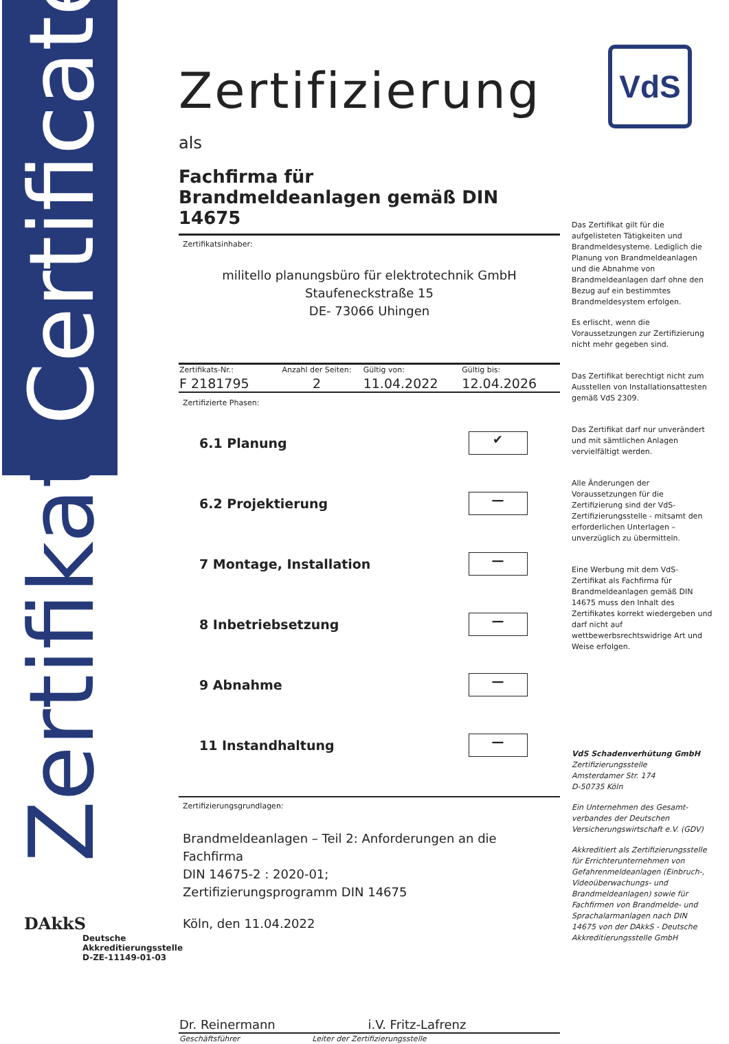Zertifikat Certificate
VdS
Zertifizierung
als
Fachfirma für
Brandmeldeanlagen gemäß DIN 14675
Zertifikatsinhaber:
militello planungsbüro für elektrotechnik GmbH
Staufeneckstraße 15
DE- 73066 Uhingen
| Zertifikats-Nr.: | Anzahl der Seiten: | Gültig von: | Gültig bis: |
| --- | --- | --- | --- |
| F 2181795 | 2 | 11.04.2022 | 12.04.2026 |
Zertifizierte Phasen:
| 6.1 Planung | ✔ |
| 6.2 Projektierung | — |
| 7 Montage, Installation | — |
| 8 Inbetriebsetzung | — |
| 9 Abnahme | — |
| 11 Instandhaltung | — |
Zertifizierungsgrundlagen:
Brandmeldeanlagen – Teil 2: Anforderungen an die Fachfirma
DIN 14675-2 : 2020-01;
Zertifizierungsprogramm DIN 14675
Köln, den 11.04.2022
| Dr. Reinermann | i.V. Fritz-Lafrenz |
| Geschäftsführer | Leiter der Zertifizierungsstelle |
Das Zertifikat gilt für die aufgelisteten Tätigkeiten und Brandmeldesysteme. Lediglich die Planung von Brandmeldeanlagen und die Abnahme von Brandmeldeanlagen darf ohne den Bezug auf ein bestimmtes Brandmeldesystem erfolgen.
Es erlischt, wenn die Voraussetzungen zur Zertifizierung nicht mehr gegeben sind.
Das Zertifikat berechtigt nicht zum Ausstellen von Installationsattesten gemäß VdS 2309.
Das Zertifikat darf nur unverändert und mit sämtlichen Anlagen vervielfältigt werden.
Alle Änderungen der Voraussetzungen für die Zertifizierung sind der VdS-Zertifizierungsstelle - mitsamt den erforderlichen Unterlagen – unverzüglich zu übermitteln.
Eine Werbung mit dem VdS-Zertifikat als Fachfirma für Brandmeldeanlagen gemäß DIN 14675 muss den Inhalt des Zertifikates korrekt wiedergeben und darf nicht auf wettbewerbsrechtswidrige Art und Weise erfolgen.
VdS Schadenverhütung GmbH
Zertifizierungsstelle
Amsterdamer Str. 174
D-50735 Köln
Ein Unternehmen des Gesamt-verbandes der Deutschen Versicherungswirtschaft e.V. (GDV)
Akkreditiert als Zertifizierungsstelle für Errichterunternehmen von Gefahrenmeldeanlagen (Einbruch-, Videoüberwachungs- und Brandmeldeanlagen) sowie für Fachfirmen von Brandmelde- und Sprachalarmanlagen nach DIN 14675 von der DAkkS - Deutsche Akkreditierungsstelle GmbH
DAkkS
Deutsche
Akkreditierungsstelle
D-ZE-11149-01-03